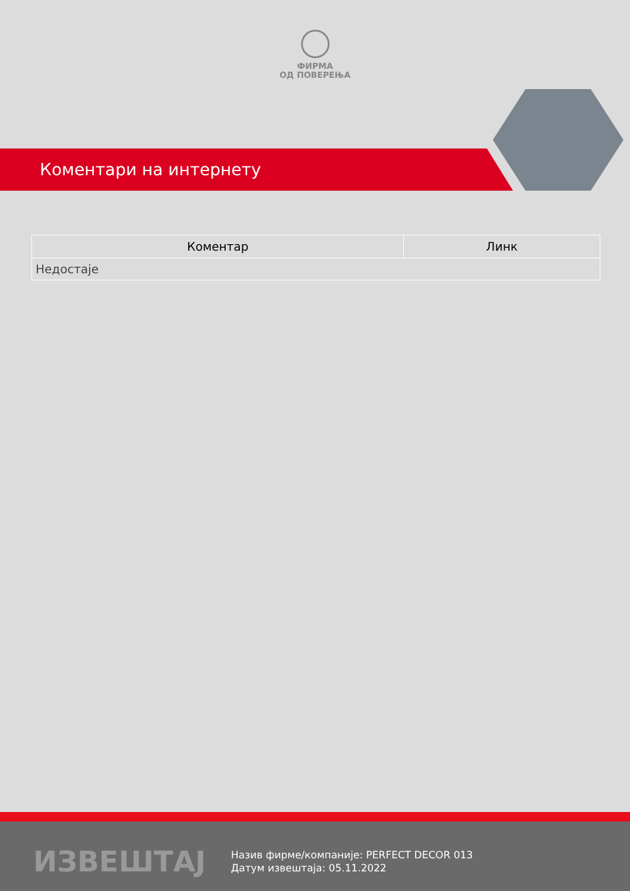ФИРМА
ОД ПОВЕРЕЊА
Коментари на интернету
| Коментар | Линк |
| --- | --- |
| Недостаје | |
ИЗВЕШТАЈ
Назив фирме/компаније: PERFECT DECOR 013
Датум извештаја: 05.11.2022